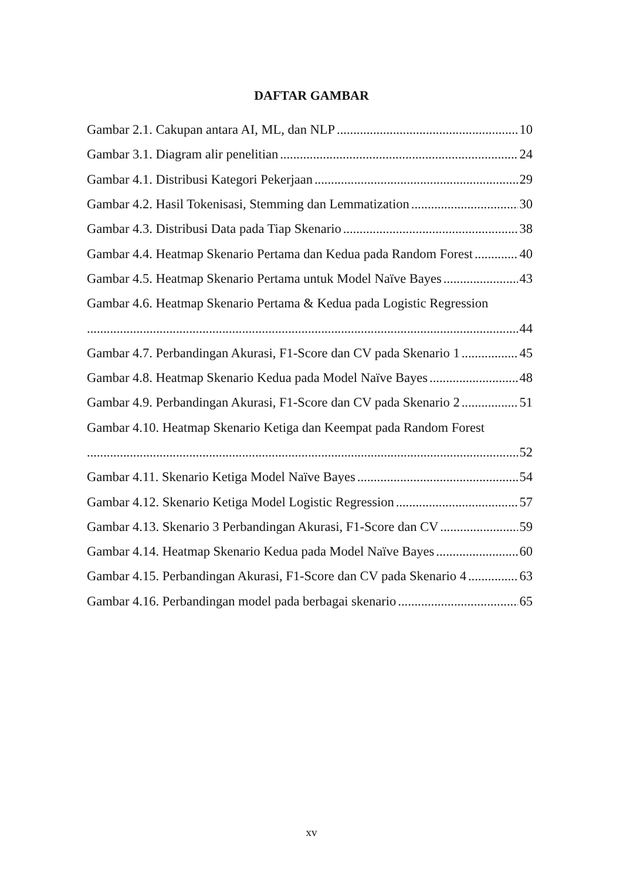DAFTAR GAMBAR
Gambar 2.1. Cakupan antara AI, ML, dan NLP 10
Gambar 3.1. Diagram alir penelitian 24
Gambar 4.1. Distribusi Kategori Pekerjaan 29
Gambar 4.2. Hasil Tokenisasi, Stemming dan Lemmatization 30
Gambar 4.3. Distribusi Data pada Tiap Skenario 38
Gambar 4.4. Heatmap Skenario Pertama dan Kedua pada Random Forest 40
Gambar 4.5. Heatmap Skenario Pertama untuk Model Naïve Bayes 43
Gambar 4.6. Heatmap Skenario Pertama & Kedua pada Logistic Regression
44
Gambar 4.7. Perbandingan Akurasi, F1-Score dan CV pada Skenario 1 45
Gambar 4.8. Heatmap Skenario Kedua pada Model Naïve Bayes 48
Gambar 4.9. Perbandingan Akurasi, F1-Score dan CV pada Skenario 2 51
Gambar 4.10. Heatmap Skenario Ketiga dan Keempat pada Random Forest
52
Gambar 4.11. Skenario Ketiga Model Naïve Bayes 54
Gambar 4.12. Skenario Ketiga Model Logistic Regression 57
Gambar 4.13. Skenario 3 Perbandingan Akurasi, F1-Score dan CV 59
Gambar 4.14. Heatmap Skenario Kedua pada Model Naïve Bayes 60
Gambar 4.15. Perbandingan Akurasi, F1-Score dan CV pada Skenario 4 63
Gambar 4.16. Perbandingan model pada berbagai skenario 65
xv